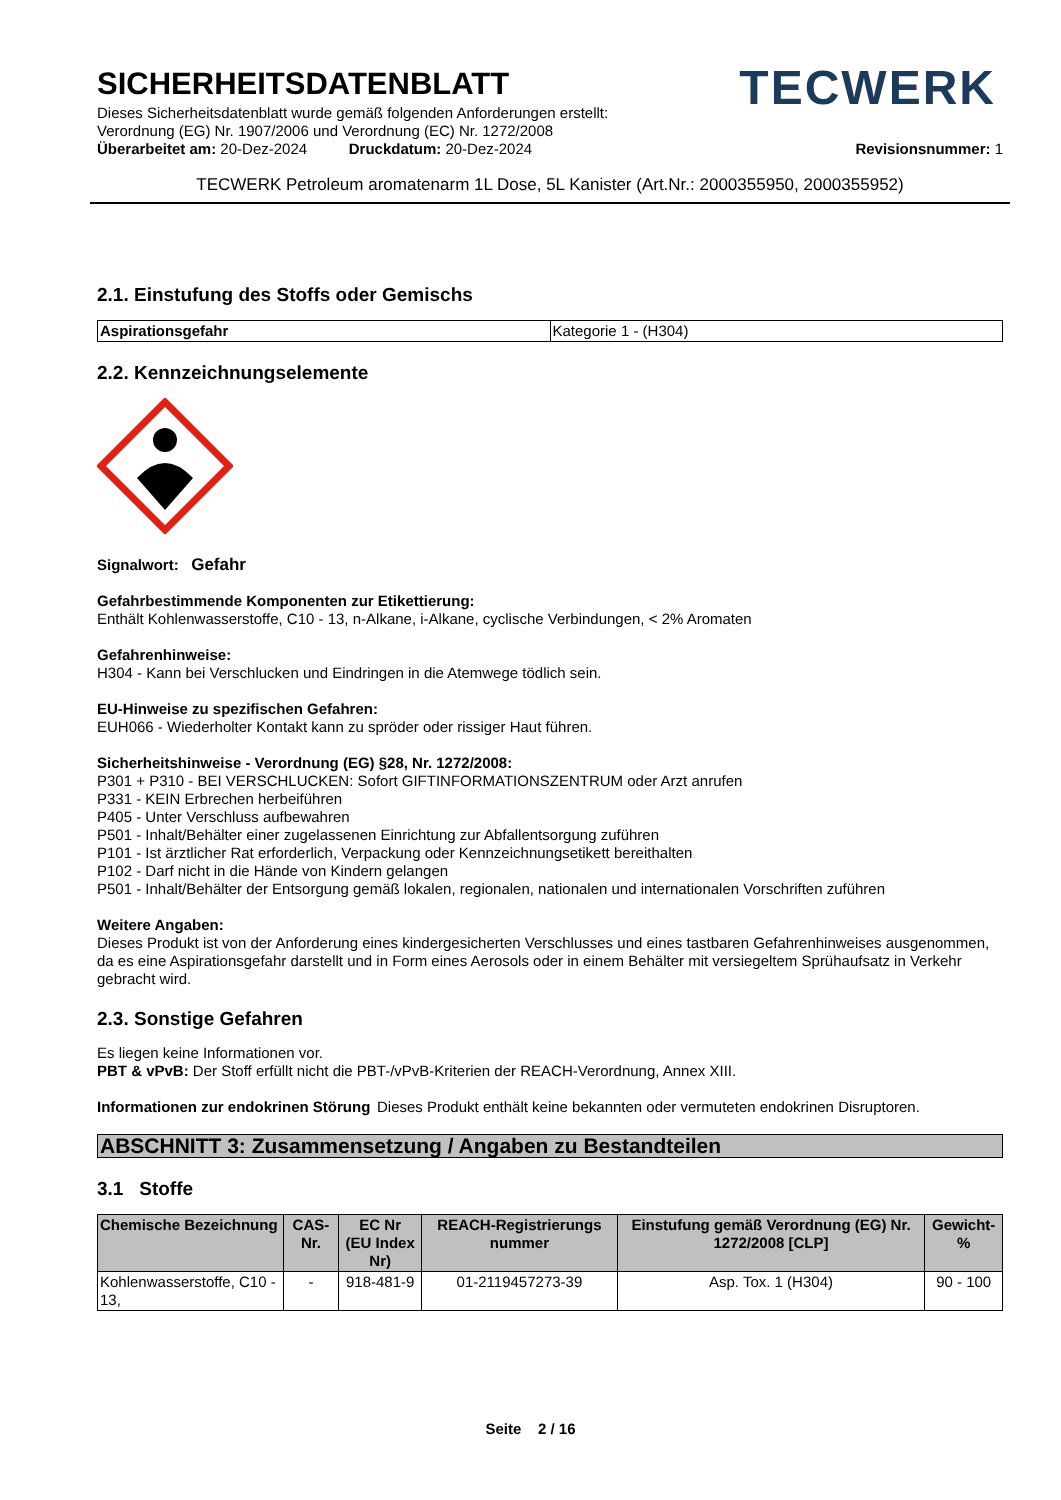TECWERK
SICHERHEITSDATENBLATT
Dieses Sicherheitsdatenblatt wurde gemäß folgenden Anforderungen erstellt:
Verordnung (EG) Nr. 1907/2006 und Verordnung (EC) Nr. 1272/2008
Überarbeitet am: 20-Dez-2024 Druckdatum: 20-Dez-2024 Revisionsnummer: 1
TECWERK Petroleum aromatenarm 1L Dose, 5L Kanister (Art.Nr.: 2000355950, 2000355952)
2.1. Einstufung des Stoffs oder Gemischs
| Aspirationsgefahr | Kategorie 1 - (H304) |
2.2. Kennzeichnungselemente
Signalwort: Gefahr
Gefahrbestimmende Komponenten zur Etikettierung:
Enthält Kohlenwasserstoffe, C10 - 13, n-Alkane, i-Alkane, cyclische Verbindungen, < 2% Aromaten
Gefahrenhinweise:
H304 - Kann bei Verschlucken und Eindringen in die Atemwege tödlich sein.
EU-Hinweise zu spezifischen Gefahren:
EUH066 - Wiederholter Kontakt kann zu spröder oder rissiger Haut führen.
Sicherheitshinweise - Verordnung (EG) §28, Nr. 1272/2008:
P301 + P310 - BEI VERSCHLUCKEN: Sofort GIFTINFORMATIONSZENTRUM oder Arzt anrufen
P331 - KEIN Erbrechen herbeiführen
P405 - Unter Verschluss aufbewahren
P501 - Inhalt/Behälter einer zugelassenen Einrichtung zur Abfallentsorgung zuführen
P101 - Ist ärztlicher Rat erforderlich, Verpackung oder Kennzeichnungsetikett bereithalten
P102 - Darf nicht in die Hände von Kindern gelangen
P501 - Inhalt/Behälter der Entsorgung gemäß lokalen, regionalen, nationalen und internationalen Vorschriften zuführen
Weitere Angaben:
Dieses Produkt ist von der Anforderung eines kindergesicherten Verschlusses und eines tastbaren Gefahrenhinweises ausgenommen, da es eine Aspirationsgefahr darstellt und in Form eines Aerosols oder in einem Behälter mit versiegeltem Sprühaufsatz in Verkehr gebracht wird.
2.3. Sonstige Gefahren
Es liegen keine Informationen vor.
PBT & vPvB: Der Stoff erfüllt nicht die PBT-/vPvB-Kriterien der REACH-Verordnung, Annex XIII.
Informationen zur endokrinen Störung Dieses Produkt enthält keine bekannten oder vermuteten endokrinen Disruptoren.
ABSCHNITT 3: Zusammensetzung / Angaben zu Bestandteilen
3.1 Stoffe
| Chemische Bezeichnung | CAS-Nr. | EC Nr (EU Index Nr) | REACH-Registrierungs nummer | Einstufung gemäß Verordnung (EG) Nr. 1272/2008 [CLP] | Gewicht-% |
| --- | --- | --- | --- | --- | --- |
| Kohlenwasserstoffe, C10 - 13, | - | 918-481-9 | 01-2119457273-39 | Asp. Tox. 1 (H304) | 90 - 100 |
Seite 2 / 16